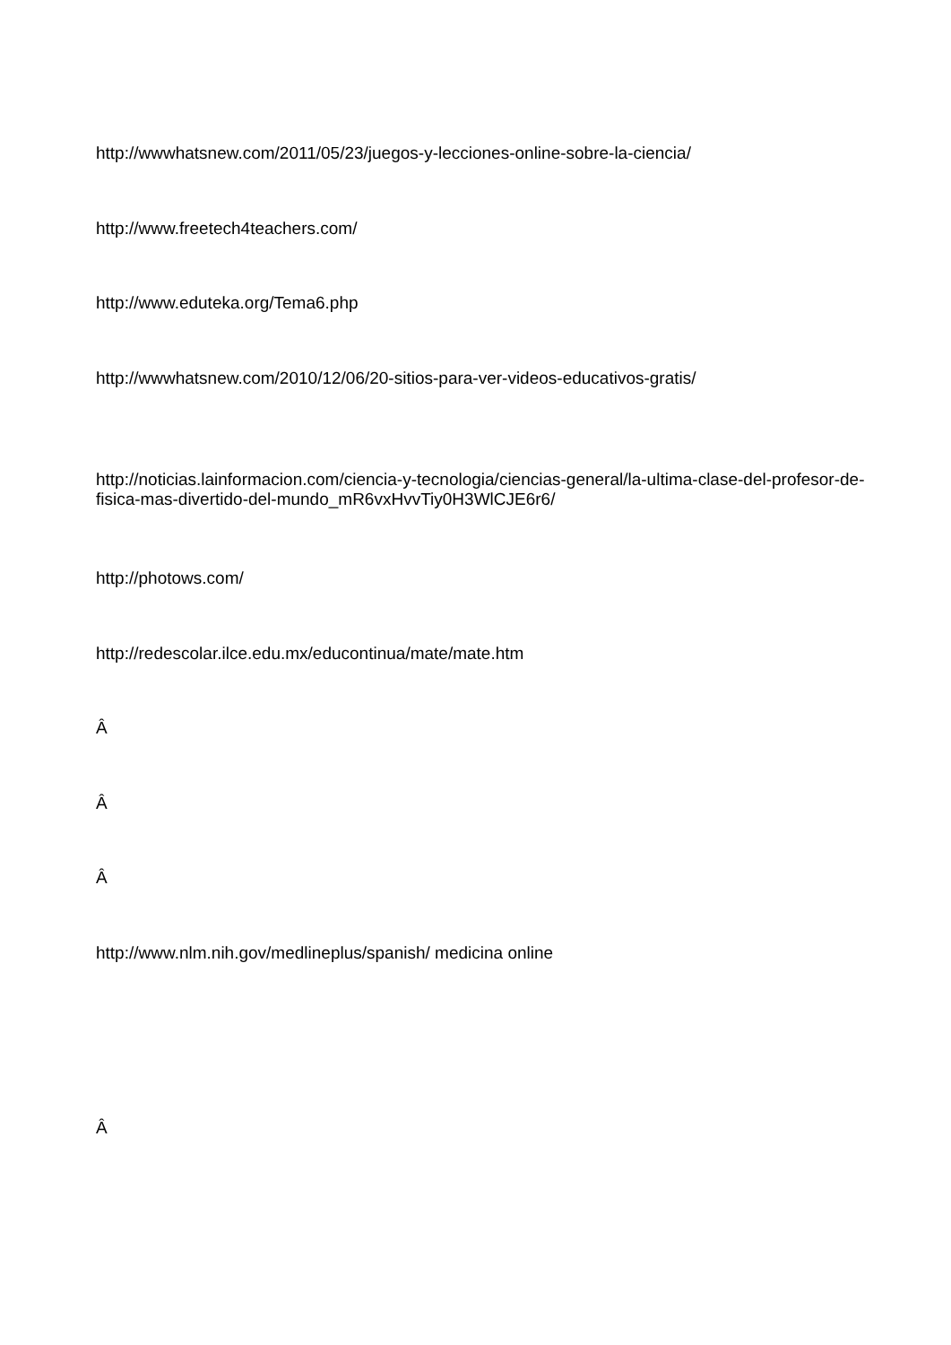http://wwwhatsnew.com/2011/05/23/juegos-y-lecciones-online-sobre-la-ciencia/
http://www.freetech4teachers.com/
http://www.eduteka.org/Tema6.php
http://wwwhatsnew.com/2010/12/06/20-sitios-para-ver-videos-educativos-gratis/
http://noticias.lainformacion.com/ciencia-y-tecnologia/ciencias-general/la-ultima-clase-del-profesor-de-fisica-mas-divertido-del-mundo_mR6vxHvvTiy0H3WlCJE6r6/
http://photows.com/
http://redescolar.ilce.edu.mx/educontinua/mate/mate.htm
Â
Â
Â
http://www.nlm.nih.gov/medlineplus/spanish/ medicina online
Â